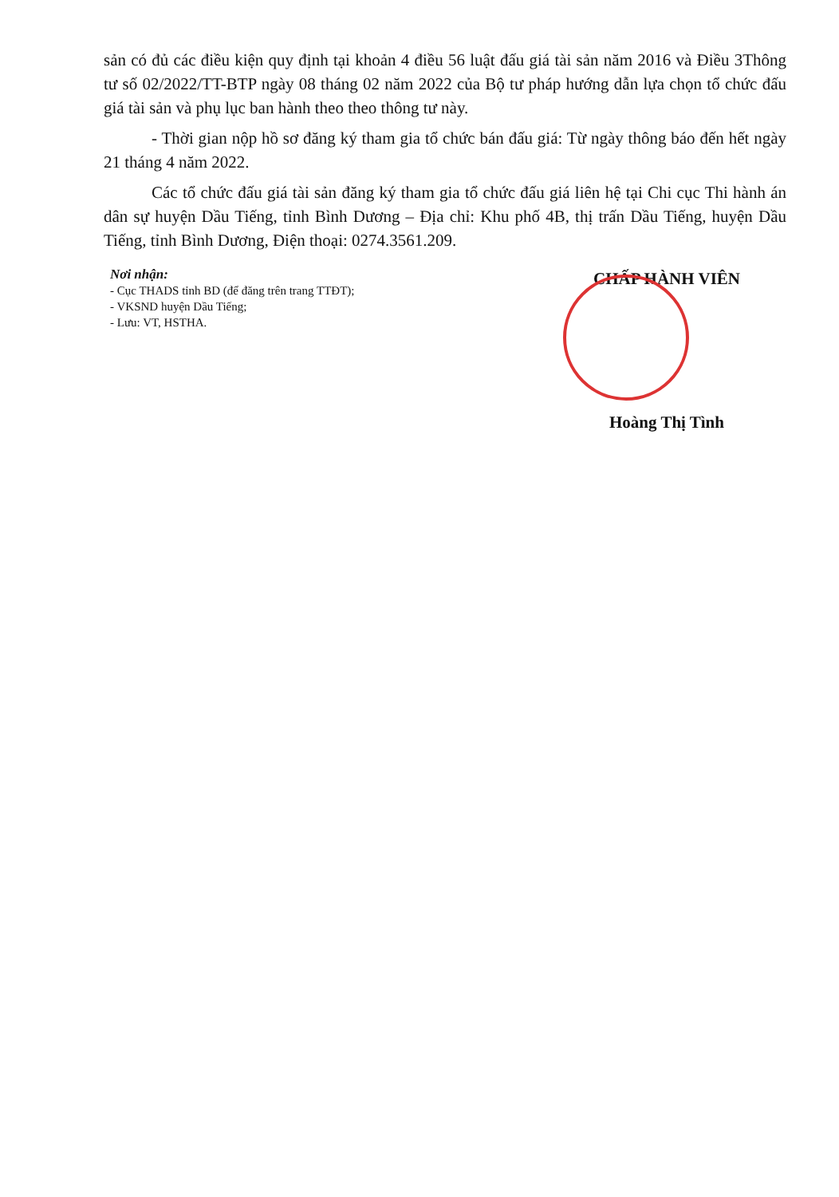sản có đủ các điều kiện quy định tại khoản 4 điều 56 luật đấu giá tài sản năm 2016 và Điều 3Thông tư số 02/2022/TT-BTP ngày 08 tháng 02 năm 2022 của Bộ tư pháp hướng dẫn lựa chọn tổ chức đấu giá tài sản và phụ lục ban hành theo theo thông tư này.
- Thời gian nộp hồ sơ đăng ký tham gia tổ chức bán đấu giá: Từ ngày thông báo đến hết ngày 21 tháng 4 năm 2022.
Các tổ chức đấu giá tài sản đăng ký tham gia tổ chức đấu giá liên hệ tại Chi cục Thi hành án dân sự huyện Dầu Tiếng, tỉnh Bình Dương – Địa chỉ: Khu phố 4B, thị trấn Dầu Tiếng, huyện Dầu Tiếng, tỉnh Bình Dương, Điện thoại: 0274.3561.209.
Nơi nhận:
- Cục THADS tỉnh BD (để đăng trên trang TTĐT);
- VKSND huyện Dầu Tiếng;
- Lưu: VT, HSTHA.
CHẤP HÀNH VIÊN
Hoàng Thị Tình